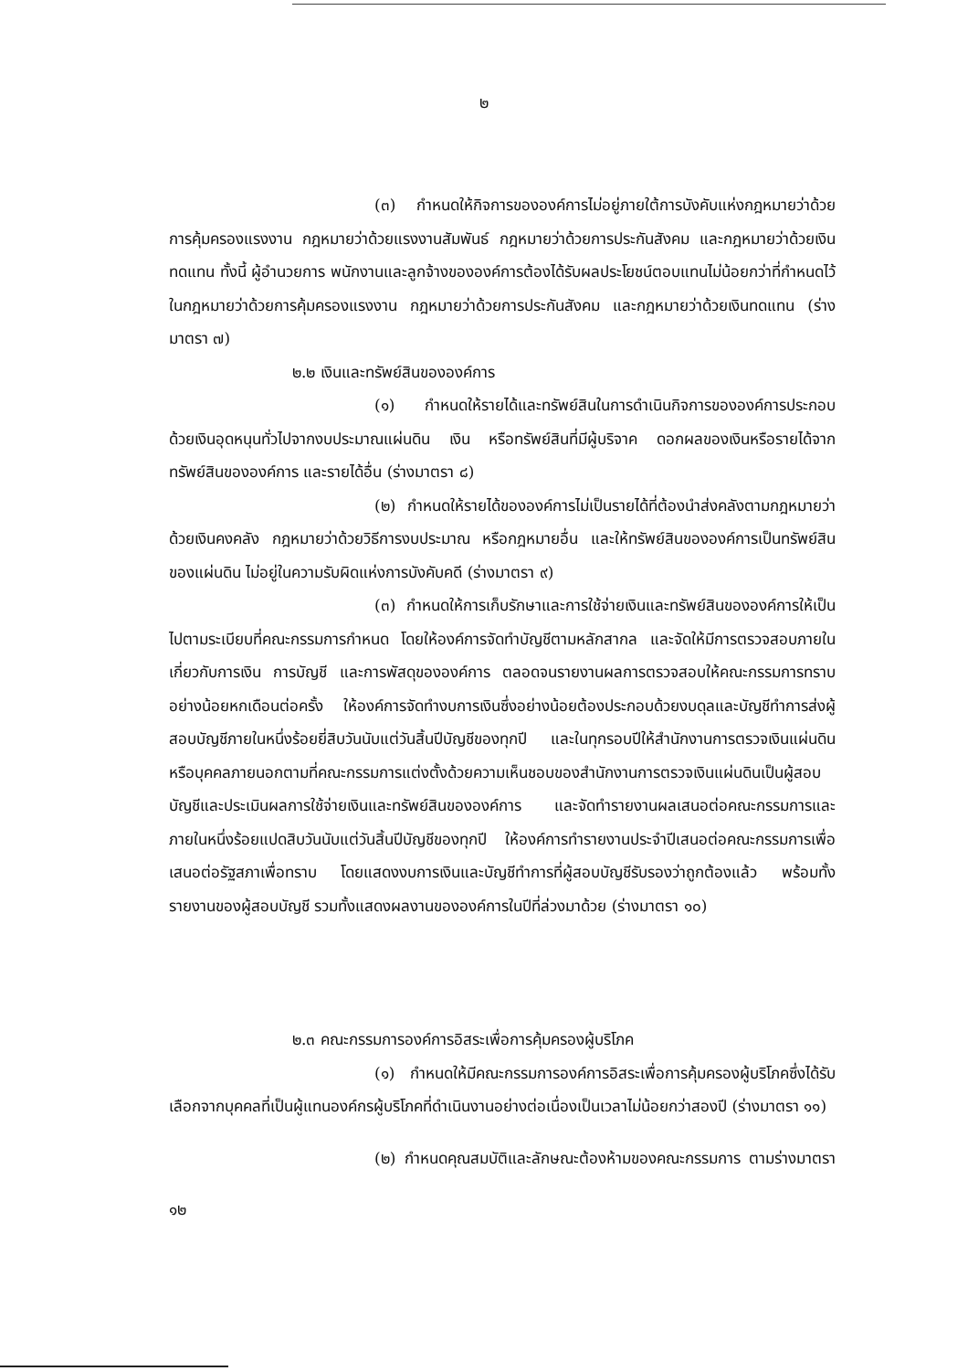๒
(๓) กำหนดให้กิจการขององค์การไม่อยู่ภายใต้การบังคับแห่งกฎหมายว่าด้วยการคุ้มครองแรงงาน กฎหมายว่าด้วยแรงงานสัมพันธ์ กฎหมายว่าด้วยการประกันสังคม และกฎหมายว่าด้วยเงินทดแทน ทั้งนี้ ผู้อำนวยการ พนักงานและลูกจ้างขององค์การต้องได้รับผลประโยชน์ตอบแทนไม่น้อยกว่าที่กำหนดไว้ในกฎหมายว่าด้วยการคุ้มครองแรงงาน กฎหมายว่าด้วยการประกันสังคม และกฎหมายว่าด้วยเงินทดแทน (ร่างมาตรา ๗)
๒.๒ เงินและทรัพย์สินขององค์การ
(๑) กำหนดให้รายได้และทรัพย์สินในการดำเนินกิจการขององค์การประกอบด้วยเงินอุดหนุนทั่วไปจากงบประมาณแผ่นดิน เงิน หรือทรัพย์สินที่มีผู้บริจาค ดอกผลของเงินหรือรายได้จากทรัพย์สินขององค์การ และรายได้อื่น (ร่างมาตรา ๘)
(๒) กำหนดให้รายได้ขององค์การไม่เป็นรายได้ที่ต้องนำส่งคลังตามกฎหมายว่าด้วยเงินคงคลัง กฎหมายว่าด้วยวิธีการงบประมาณ หรือกฎหมายอื่น และให้ทรัพย์สินขององค์การเป็นทรัพย์สินของแผ่นดิน ไม่อยู่ในความรับผิดแห่งการบังคับคดี (ร่างมาตรา ๙)
(๓) กำหนดให้การเก็บรักษาและการใช้จ่ายเงินและทรัพย์สินขององค์การให้เป็นไปตามระเบียบที่คณะกรรมการกำหนด โดยให้องค์การจัดทำบัญชีตามหลักสากล และจัดให้มีการตรวจสอบภายในเกี่ยวกับการเงิน การบัญชี และการพัสดุขององค์การ ตลอดจนรายงานผลการตรวจสอบให้คณะกรรมการทราบอย่างน้อยหกเดือนต่อครั้ง ให้องค์การจัดทำงบการเงินซึ่งอย่างน้อยต้องประกอบด้วยงบดุลและบัญชีทำการส่งผู้สอบบัญชีภายในหนึ่งร้อยยี่สิบวันนับแต่วันสิ้นปีบัญชีของทุกปี และในทุกรอบปีให้สำนักงานการตรวจเงินแผ่นดินหรือบุคคลภายนอกตามที่คณะกรรมการแต่งตั้งด้วยความเห็นชอบของสำนักงานการตรวจเงินแผ่นดินเป็นผู้สอบบัญชีและประเมินผลการใช้จ่ายเงินและทรัพย์สินขององค์การ และจัดทำรายงานผลเสนอต่อคณะกรรมการและภายในหนึ่งร้อยแปดสิบวันนับแต่วันสิ้นปีบัญชีของทุกปี ให้องค์การทำรายงานประจำปีเสนอต่อคณะกรรมการเพื่อเสนอต่อรัฐสภาเพื่อทราบ โดยแสดงงบการเงินและบัญชีทำการที่ผู้สอบบัญชีรับรองว่าถูกต้องแล้ว พร้อมทั้งรายงานของผู้สอบบัญชี รวมทั้งแสดงผลงานขององค์การในปีที่ล่วงมาด้วย (ร่างมาตรา ๑๐)
๒.๓ คณะกรรมการองค์การอิสระเพื่อการคุ้มครองผู้บริโภค
(๑) กำหนดให้มีคณะกรรมการองค์การอิสระเพื่อการคุ้มครองผู้บริโภคซึ่งได้รับเลือกจากบุคคลที่เป็นผู้แทนองค์กรผู้บริโภคที่ดำเนินงานอย่างต่อเนื่องเป็นเวลาไม่น้อยกว่าสองปี (ร่างมาตรา ๑๑)
(๒) กำหนดคุณสมบัติและลักษณะต้องห้ามของคณะกรรมการ ตามร่างมาตรา ๑๒